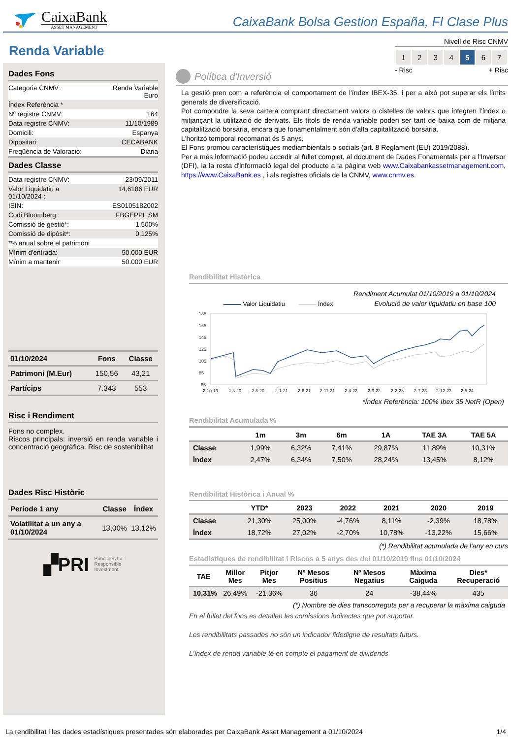CaixaBank
ASSET MANAGEMENT
CaixaBank Bolsa Gestion España, FI Clase Plus
Renda Variable
Nivell de Risc CNMV
| 1 | 2 | 3 | 4 | 5 | 6 | 7 |
- Risc + Risc
Dades Fons
| Categoria CNMV: | Renda Variable Euro |
| Índex Referència * | |
| Nº registre CNMV: | 164 |
| Data registre CNMV: | 11/10/1989 |
| Domicili: | Espanya |
| Dipositari: | CECABANK |
| Freqüència de Valoració: | Diària |
Dades Classe
| Data registre CNMV: | 23/09/2011 |
| Valor Liquidatiu a 01/10/2024 : | 14,6186 EUR |
| ISIN: | ES0105182002 |
| Codi Bloomberg: | FBGEPPL SM |
| Comissió de gestió*: | 1,500% |
| Comissió de dipòsit*: | 0,125% |
| *% anual sobre el patrimoni | |
| Mínim d'entrada: | 50.000 EUR |
| Mínim a mantenir | 50.000 EUR |
| 01/10/2024 | Fons | Classe |
| --- | --- | --- |
| Patrimoni (M.Eur) | 150,56 | 43,21 |
| Partícips | 7.343 | 553 |
Risc i Rendiment
Fons no complex.
Riscos principals: inversió en renda variable i concentració geogràfica. Risc de sostenibilitat
Dades Risc Històric
| Període 1 any | Classe | Índex |
| --- | --- | --- |
| Volatilitat a un any a 01/10/2024 | 13,00% | 13,12% |
▞PRI Principles for
Responsible
Investment
Política d'Inversió
La gestió pren com a referència el comportament de l'índex IBEX-35, i per a això pot superar els límits generals de diversificació.
Pot compondre la seva cartera comprant directament valors o cistelles de valors que integren l'índex o mitjançant la utilització de derivats. Els títols de renda variable poden ser tant de baixa com de mitjana capitalització borsària, encara que fonamentalment són d'alta capitalització borsària.
L'horitzó temporal recomanat és 5 anys.
El Fons promou característiques mediambientals o socials (art. 8 Reglament (EU) 2019/2088).
Per a més informació podeu accedir al fullet complet, al document de Dades Fonamentals per a l'Inversor (DFI), ia la resta d'informació legal del producte a la pàgina web www.Caixabankassetmanagement.com, https://www.CaixaBank.es , i als registres oficials de la CNMV, www.cnmv.es.
Rendibilitat Històrica
Rendiment Acumulat 01/10/2019 a 01/10/2024
Evolució de valor liquidatiu en base 100
Valor Liquidatiu Índex
185
165
145
125
105
85
65
2-10-19
2-3-20
2-8-20
2-1-21
2-6-21
2-11-21
2-4-22
2-9-22
2-2-23
2-7-23
2-12-23
2-5-24
*Índex Referència: 100% Ibex 35 NetR (Open)
Rendibilitat Acumulada %
| | 1m | 3m | 6m | 1A | TAE 3A | TAE 5A |
| --- | --- | --- | --- | --- | --- | --- |
| Classe | 1,99% | 6,32% | 7,41% | 29,87% | 11,89% | 10,31% |
| Índex | 2,47% | 6,34% | 7,50% | 28,24% | 13,45% | 8,12% |
Rendibilitat Històrica i Anual %
| | YTD* | 2023 | 2022 | 2021 | 2020 | 2019 |
| --- | --- | --- | --- | --- | --- | --- |
| Classe | 21,30% | 25,00% | -4,76% | 8,11% | -2,39% | 18,78% |
| Índex | 18,72% | 27,02% | -2,70% | 10,78% | -13,22% | 15,66% |
(*) Rendibilitat acumulada de l'any en curs
Estadístiques de rendibilitat i Riscos a 5 anys des del 01/10/2019 fins 01/10/2024
| TAE | Millor Mes | Pitjor Mes | Nº Mesos Positius | Nº Mesos Negatius | Màxima Caiguda | Dies* Recuperació |
| --- | --- | --- | --- | --- | --- | --- |
| 10,31% | 26,49% | -21,36% | 36 | 24 | -38,44% | 435 |
(*) Nombre de dies transcorreguts per a recuperar la màxima caiguda
En el fullet del fons es detallen les comissions indirectes que pot suportar.
Les rendibilitats passades no són un indicador fidedigne de resultats futurs.
L'índex de renda variable té en compte el pagament de dividends
La rendibilitat i les dades estadístiques presentades són elaborades per CaixaBank Asset Management a 01/10/2024 1/4